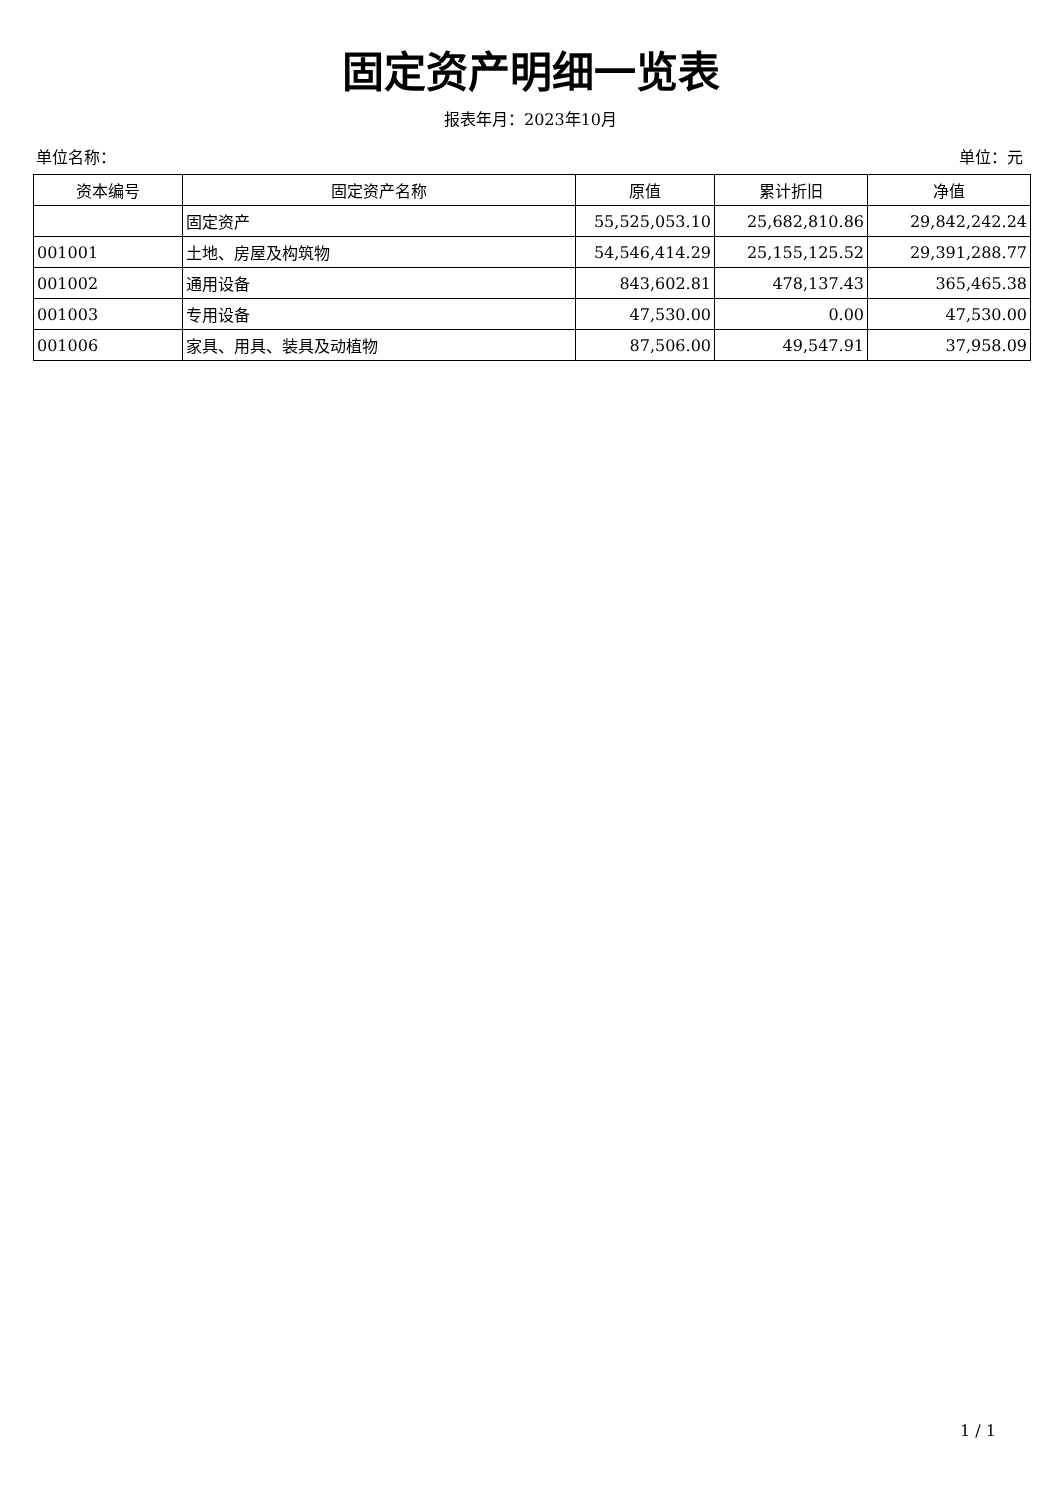固定资产明细一览表
报表年月：2023年10月
单位名称： 单位：元
| 资本编号 | 固定资产名称 | 原值 | 累计折旧 | 净值 |
| --- | --- | --- | --- | --- |
| | 固定资产 | 55,525,053.10 | 25,682,810.86 | 29,842,242.24 |
| 001001 | 土地、房屋及构筑物 | 54,546,414.29 | 25,155,125.52 | 29,391,288.77 |
| 001002 | 通用设备 | 843,602.81 | 478,137.43 | 365,465.38 |
| 001003 | 专用设备 | 47,530.00 | 0.00 | 47,530.00 |
| 001006 | 家具、用具、装具及动植物 | 87,506.00 | 49,547.91 | 37,958.09 |
1 / 1